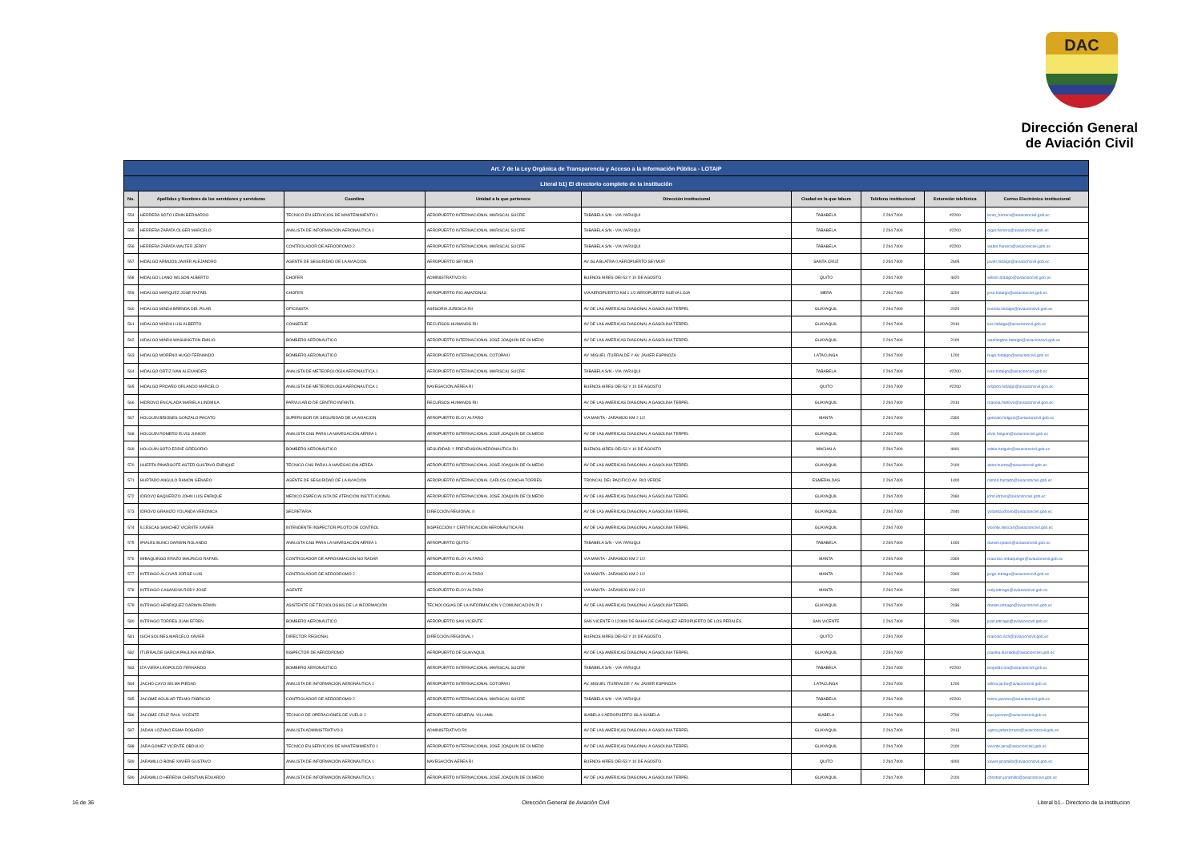DAC
Dirección General
de Aviación Civil
| Art. 7 de la Ley Orgánica de Transparencia y Acceso a la Información Pública - LOTAIP | | | | | | | | |
| Literal b1) El directorio completo de la institución | | | | | | | | |
| No. | Apellidos y Nombres de los servidores y servidoras | Coordina | Unidad a la que pertenece | Dirección institucional | Ciudad en la que labora | Teléfono institucional | Extensión telefónica | Correo Electrónico institucional |
| 554 | HERRERA SOTO LENIN BERNARDO | TÉCNICO EN SERVICIOS DE MANTENIMIENTO 1 | AEROPUERTO INTERNACIONAL MARISCAL SUCRE | TABABELA S/N - VIA YARUQUI | TABABELA | 2 294 7400 | #2200 | lenin_herrera@aviacioncivil.gob.ec |
| 555 | HERRERA ZAPATA OLGER MARCELO | ANALISTA DE INFORMACIÓN AERONÁUTICA 1 | AEROPUERTO INTERNACIONAL MARISCAL SUCRE | TABABELA S/N - VIA YARUQUI | TABABELA | 2 294 7400 | #2200 | olger.herrera@aviacioncivil.gob.ec |
| 556 | HERRERA ZAPATA WALTER JERRY | CONTROLADOR DE AERODROMO 2 | AEROPUERTO INTERNACIONAL MARISCAL SUCRE | TABABELA S/N - VIA YARUQUI | TABABELA | 2 294 7400 | #2200 | walter.herrera@aviacioncivil.gob.ec |
| 557 | HIDALGO ARMIJOS JAVIER ALEJANDRO | AGENTE DE SEGURIDAD DE LA AVIACION | AEROPUERTO SEYMUR | AV ISLA BLATRA 0 AEROPUERTO SEYMUR | SANTA CRUZ | 2 294 7400 | 2605 | javier.hidalgo@aviacioncivil.gob.ec |
| 558 | HIDALGO LLANO WILSON ALBERTO | CHOFER | ADMINISTRATIVO R1 | BUENOS AIRES OEI-53 Y 10 DE AGOSTO | QUITO | 2 294 7400 | 4020 | wilson.hidalgo@aviacioncivil.gob.ec |
| 559 | HIDALGO MARQUEZ JOSE RAFAEL | CHOFER | AEROPUERTO RIO AMAZONAS | VIA AEROPUERTO KM 1 1/2 AEROPUERTO NUEVA LOJA | MERA | 2 294 7400 | 3200 | jose.hidalgo@aviacioncivil.gob.ec |
| 560 | HIDALGO MINDA BRENDA DEL PILAR | OFICINISTA | ASESORIA JURIDICA RII | AV DE LAS AMERICAS DIAGONAL A GASOLINA TERPEL | GUAYAQUIL | 2 294 7400 | 2020 | brenda.hidalgo@aviacioncivil.gob.ec |
| 561 | HIDALGO MINDA LUIS ALBERTO | CONSERJE | RECURSOS HUMANOS RII | AV DE LAS AMERICAS DIAGONAL A GASOLINA TERPEL | GUAYAQUIL | 2 294 7400 | 2010 | luis.hidalgo@aviacioncivil.gob.ec |
| 562 | HIDALGO MINDA WASHINGTON EMILIO | BOMBERO AERONÁUTICO | AEROPUERTO INTERNACIONAL JOSÉ JOAQUÍN DE OLMEDO | AV DE LAS AMERICAS DIAGONAL A GASOLINA TERPEL | GUAYAQUIL | 2 294 7400 | 2100 | washington.hidalgo@aviacioncivil.gob.ec |
| 563 | HIDALGO MORENO HUGO FERNANDO | BOMBERO AERONÁUTICO | AEROPUERTO INTERNACIONAL COTOPAXI | AV. MIGUEL ITURRALDE Y AV. JAVIER ESPINOZA | LATACUNGA | 2 294 7400 | 1200 | hugo.hidalgo@aviacioncivil.gob.ec |
| 564 | HIDALGO ORTIZ IVAN ALEXANDER | ANALISTA DE METEOROLOGÍA AERONÁUTICA 1 | AEROPUERTO INTERNACIONAL MARISCAL SUCRE | TABABELA S/N - VIA YARUQUI | TABABELA | 2 294 7400 | #2200 | ivan.hidalgo@aviacioncivil.gob.ec |
| 565 | HIDALGO PROAÑO ORLANDO MARCELO | ANALISTA DE METEOROLOGÍA AERONÁUTICA 1 | NAVEGACIÓN AÉREA RI | BUENOS AIRES OEI-53 Y 10 DE AGOSTO | QUITO | 2 294 7400 | #2200 | orlando.hidalgo@aviacioncivil.gob.ec |
| 566 | HIDROVO ENCALADA MARIELA LINDMILA | PARVULARIO DE CENTRO INFANTIL | RECURSOS HUMANOS RII | AV DE LAS AMERICAS DIAGONAL A GASOLINA TERPEL | GUAYAQUIL | 2 294 7400 | 2010 | mariela.hidrovo@aviacioncivil.gob.ec |
| 567 | HOLGUIN BRIONES GONZALO PACATO | SUPERVISOR DE SEGURIDAD DE LA AVIACION | AEROPUERTO ELOY ALFARO | VIA MANTA - JARAMIJO KM 2 1/2 | MANTA | 2 294 7400 | 2300 | gonzalo.holguin@aviacioncivil.gob.ec |
| 568 | HOLGUIN ROMERO ELVIS JUNIOR | ANALISTA CNS PARA LA NAVEGACIÓN AÉREA 1 | AEROPUERTO INTERNACIONAL JOSÉ JOAQUÍN DE OLMEDO | AV DE LAS AMERICAS DIAGONAL A GASOLINA TERPEL | GUAYAQUIL | 2 294 7400 | 2100 | elvis.holguin@aviacioncivil.gob.ec |
| 569 | HOLGUIN SOTO EDDIE GREGORIO | BOMBERO AERONÁUTICO | SEGURIDAD Y PREVENSION AERONÁUTICA RII | BUENOS AIRES OEI-53 Y 10 DE AGOSTO | MACHALA | 2 294 7400 | 4001 | eddie.holguin@aviacioncivil.gob.ec |
| 570 | HUERTA PINARGOTE ASTER GUSTAVO ENRIQUE | TÉCNICO CNS PARA LA NAVEGACIÓN AÉREA | AEROPUERTO INTERNACIONAL JOSÉ JOAQUÍN DE OLMEDO | AV DE LAS AMERICAS DIAGONAL A GASOLINA TERPEL | GUAYAQUIL | 2 294 7400 | 2100 | aster.huerta@aviacioncivil.gob.ec |
| 571 | HURTADO ANGULO RAMON GENARO | AGENTE DE SEGURIDAD DE LA AVIACION | AEROPUERTO INTERNACIONAL CARLOS CONCHA TORRES | TRONCAL DEL PACIFICO AV. RIO VERDE | ESMERALDAS | 2 294 7400 | 1400 | ramon.hurtado@aviacioncivil.gob.ec |
| 572 | IDROVO BAQUERIZO JOHN LUIS ENRIQUE | MEDICO ESPECIALISTA DE ATENCION INSTITUCIONAL | AEROPUERTO INTERNACIONAL JOSÉ JOAQUÍN DE OLMEDO | AV DE LAS AMERICAS DIAGONAL A GASOLINA TERPEL | GUAYAQUIL | 2 294 7400 | 2060 | john.idrovo@aviacioncivil.gob.ec |
| 573 | IDROVO GRANIZO YOLANDA VERONICA | SECRETARIA | DIRECCIÓN REGIONAL II | AV DE LAS AMERICAS DIAGONAL A GASOLINA TERPEL | GUAYAQUIL | 2 294 7400 | 2040 | yolanda.idrovo@aviacioncivil.gob.ec |
| 574 | ILLESCAS SANCHEZ VICENTE XAVIER | INTENDENTE INSPECTOR PILOTO DE CONTROL | INSPECCIÓN Y CERTIFICACIÓN AERONÁUTICA RII | AV DE LAS AMERICAS DIAGONAL A GASOLINA TERPEL | GUAYAQUIL | 2 294 7400 | | vicente.illescas@aviacioncivil.gob.ec |
| 575 | IPIALES BUNCI DARWIN ROLANDO | ANALISTA CNS PARA LA NAVEGACIÓN AÉREA 1 | AEROPUERTO QUITO | TABABELA S/N - VIA YARUQUI | TABABELA | 2 294 7400 | 1000 | darwin.ipiales@aviacioncivil.gob.ec |
| 576 | IMBAQUINGO ERAZO MAURICIO RAFAEL | CONTROLADOR DE APROXIMACION NO RADAR | AEROPUERTO ELOY ALFARO | VIA MANTA - JARAMIJO KM 2 1/2 | MANTA | 2 294 7400 | 2300 | mauricio.imbaquingo@aviacioncivil.gob.ec |
| 577 | INTRIAGO ALCIVAR JORGE LUIS | CONTROLADOR DE AERODROMO 2 | AEROPUERTO ELOY ALFARO | VIA MANTA - JARAMIJO KM 2 1/2 | MANTA | 2 294 7400 | 2300 | jorge.intriago@aviacioncivil.gob.ec |
| 578 | INTRIAGO CASANOVA RODY JOSE | AGENTE | AEROPUERTO ELOY ALFARO | VIA MANTA - JARAMIJO KM 2 1/2 | MANTA | 2 294 7400 | 2300 | rody.intriago@aviacioncivil.gob.ec |
| 579 | INTRIAGO HENRIQUEZ DARWIN ERWIN | ASISTENTE DE TECNOLOGIAS DE LA INFORMACIÓN | TECNOLOGIAS DE LA INFORMACIÓN Y COMUNICACION RI I | AV DE LAS AMERICAS DIAGONAL A GASOLINA TERPEL | GUAYAQUIL | 2 294 7400 | 2036 | darwin.intriago@aviacioncivil.gob.ec |
| 580 | INTRIAGO TORRES JUAN EFREN | BOMBERO AERONÁUTICO | AEROPUERTO SAN VICENTE | SAN VICENTE 0 120KM DE BAHIA DE CARAQUEZ AEROPUERTO DE LOS PERALES | SAN VICENTE | 2 294 7400 | 2500 | juan.intriago@aviacioncivil.gob.ec |
| 581 | ISCH SOLINES MARCELO XAVIER | DIRECTOR REGIONAL | DIRECCIÓN REGIONAL I | BUENOS AIRES OEI-53 Y 10 DE AGOSTO | QUITO | 2 294 7400 | | marcelo.isch@aviacioncivil.gob.ec |
| 582 | ITURRALDE GARCIA PAULINA ANDREA | INSPECTOR DE AERÓDROMO | AEROPUERTO DE GUAYAQUIL | AV DE LAS AMERICAS DIAGONAL A GASOLINA TERPEL | GUAYAQUIL | 2 294 7400 | | paulina.iturralde@aviacioncivil.gob.ec |
| 583 | IZA VIERA LEOPOLDO FERNANDO | BOMBERO AERONÁUTICO | AEROPUERTO INTERNACIONAL MARISCAL SUCRE | TABABELA S/N - VIA YARUQUI | TABABELA | 2 294 7400 | #2200 | leopoldo.iza@aviacioncivil.gob.ec |
| 584 | JACHO CAYO WILMA PIEDAD | ANALISTA DE INFORMACIÓN AERONÁUTICA 1 | AEROPUERTO INTERNACIONAL COTOPAXI | AV. MIGUEL ITURRALDE Y AV. JAVIER ESPINOZA | LATACUNGA | 2 294 7400 | 1200 | wilma.jacho@aviacioncivil.gob.ec |
| 585 | JACOME AGUILAR TELMO FABRICIO | CONTROLADOR DE AERODROMO 2 | AEROPUERTO INTERNACIONAL MARISCAL SUCRE | TABABELA S/N - VIA YARUQUI | TABABELA | 2 294 7400 | #2200 | telmo.jacome@aviacioncivil.gob.ec |
| 586 | JACOME CRUZ RAUL VICENTE | TÉCNICO DE OPERACIÓNES DE VUELO 2 | AEROPUERTO GENERAL VILLAMIL | ISABELA 0 AEROPUERTO ISLA ISABELA | ISABELA | 2 294 7400 | 2700 | raul.jacome@aviacioncivil.gob.ec |
| 587 | JADAN LOZANO EGMA ROSARIO | ANALISTA ADMINISTRATIVO 3 | ADMINISTRATIVO RII | AV DE LAS AMERICAS DIAGONAL A GASOLINA TERPEL | GUAYAQUIL | 2 294 7400 | 2013 | egma.jadanlozano@aviacioncivil.gob.ec |
| 588 | JARA GOMEZ VICENTE OBDULIO | TÉCNICO EN SERVICIOS DE MANTENIMIENTO 1 | AEROPUERTO INTERNACIONAL JOSÉ JOAQUÍN DE OLMEDO | AV DE LAS AMERICAS DIAGONAL A GASOLINA TERPEL | GUAYAQUIL | 2 294 7400 | 2100 | vicente.jara@aviacioncivil.gob.ec |
| 589 | JARAMILLO BONE XAVIER GUSTAVO | ANALISTA DE INFORMACIÓN AERONÁUTICA 1 | NAVEGACIÓN AÉREA RI | BUENOS AIRES OEI-53 Y 10 DE AGOSTO | QUITO | 2 294 7400 | 4000 | xavier.jaramillo@aviacioncivil.gob.ec |
| 590 | JARAMILLO HEREDIA CHRISTIAN EDUARDO | ANALISTA DE INFORMACIÓN AERONÁUTICA 1 | AEROPUERTO INTERNACIONAL JOSÉ JOAQUÍN DE OLMEDO | AV DE LAS AMERICAS DIAGONAL A GASOLINA TERPEL | GUAYAQUIL | 2 294 7400 | 2100 | christian.jaramillo@aviacioncivil.gob.ec |
16 de 36 Dirección General de Aviación Civil Literal b1.- Directorio de la institucion